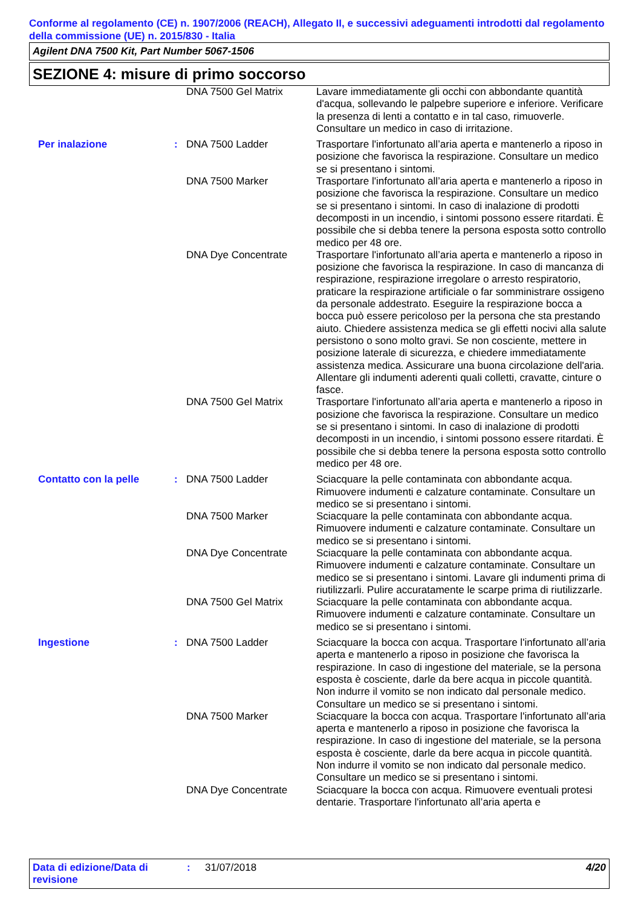Conforme al regolamento (CE) n. 1907/2006 (REACH), Allegato II, e successivi adeguamenti introdotti dal regolamento della commissione (UE) n. 2015/830 - Italia
Agilent DNA 7500 Kit, Part Number 5067-1506
SEZIONE 4: misure di primo soccorso
| | | DNA 7500 Gel Matrix | Lavare immediatamente gli occhi con abbondante quantità d'acqua, sollevando le palpebre superiore e inferiore. Verificare la presenza di lenti a contatto e in tal caso, rimuoverle. Consultare un medico in caso di irritazione. |
| Per inalazione | : | DNA 7500 Ladder | Trasportare l'infortunato all’aria aperta e mantenerlo a riposo in posizione che favorisca la respirazione. Consultare un medico se si presentano i sintomi. |
| | | DNA 7500 Marker | Trasportare l'infortunato all’aria aperta e mantenerlo a riposo in posizione che favorisca la respirazione. Consultare un medico se si presentano i sintomi. In caso di inalazione di prodotti decomposti in un incendio, i sintomi possono essere ritardati. È possibile che si debba tenere la persona esposta sotto controllo medico per 48 ore. |
| | | DNA Dye Concentrate | Trasportare l'infortunato all’aria aperta e mantenerlo a riposo in posizione che favorisca la respirazione. In caso di mancanza di respirazione, respirazione irregolare o arresto respiratorio, praticare la respirazione artificiale o far somministrare ossigeno da personale addestrato. Eseguire la respirazione bocca a bocca può essere pericoloso per la persona che sta prestando aiuto. Chiedere assistenza medica se gli effetti nocivi alla salute persistono o sono molto gravi. Se non cosciente, mettere in posizione laterale di sicurezza, e chiedere immediatamente assistenza medica. Assicurare una buona circolazione dell'aria. Allentare gli indumenti aderenti quali colletti, cravatte, cinture o fasce. |
| | | DNA 7500 Gel Matrix | Trasportare l'infortunato all’aria aperta e mantenerlo a riposo in posizione che favorisca la respirazione. Consultare un medico se si presentano i sintomi. In caso di inalazione di prodotti decomposti in un incendio, i sintomi possono essere ritardati. È possibile che si debba tenere la persona esposta sotto controllo medico per 48 ore. |
| Contatto con la pelle | : | DNA 7500 Ladder | Sciacquare la pelle contaminata con abbondante acqua. Rimuovere indumenti e calzature contaminate. Consultare un medico se si presentano i sintomi. |
| | | DNA 7500 Marker | Sciacquare la pelle contaminata con abbondante acqua. Rimuovere indumenti e calzature contaminate. Consultare un medico se si presentano i sintomi. |
| | | DNA Dye Concentrate | Sciacquare la pelle contaminata con abbondante acqua. Rimuovere indumenti e calzature contaminate. Consultare un medico se si presentano i sintomi. Lavare gli indumenti prima di riutilizzarli. Pulire accuratamente le scarpe prima di riutilizzarle. |
| | | DNA 7500 Gel Matrix | Sciacquare la pelle contaminata con abbondante acqua. Rimuovere indumenti e calzature contaminate. Consultare un medico se si presentano i sintomi. |
| Ingestione | : | DNA 7500 Ladder | Sciacquare la bocca con acqua. Trasportare l'infortunato all’aria aperta e mantenerlo a riposo in posizione che favorisca la respirazione. In caso di ingestione del materiale, se la persona esposta è cosciente, darle da bere acqua in piccole quantità. Non indurre il vomito se non indicato dal personale medico. Consultare un medico se si presentano i sintomi. |
| | | DNA 7500 Marker | Sciacquare la bocca con acqua. Trasportare l'infortunato all’aria aperta e mantenerlo a riposo in posizione che favorisca la respirazione. In caso di ingestione del materiale, se la persona esposta è cosciente, darle da bere acqua in piccole quantità. Non indurre il vomito se non indicato dal personale medico. Consultare un medico se si presentano i sintomi. |
| | | DNA Dye Concentrate | Sciacquare la bocca con acqua. Rimuovere eventuali protesi dentarie. Trasportare l'infortunato all’aria aperta e |
Data di edizione/Data di revisione
: 31/07/2018 4/20